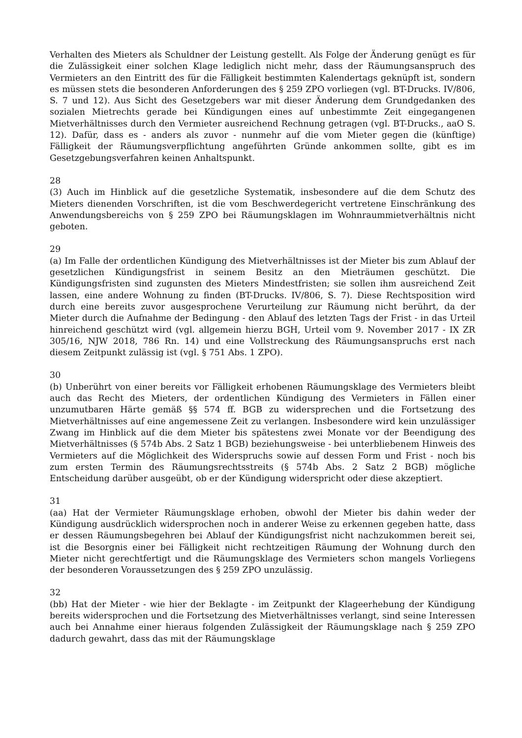Verhalten des Mieters als Schuldner der Leistung gestellt. Als Folge der Änderung genügt es für die Zulässigkeit einer solchen Klage lediglich nicht mehr, dass der Räumungsanspruch des Vermieters an den Eintritt des für die Fälligkeit bestimmten Kalendertags geknüpft ist, sondern es müssen stets die besonderen Anforderungen des § 259 ZPO vorliegen (vgl. BT-Drucks. IV/806, S. 7 und 12). Aus Sicht des Gesetzgebers war mit dieser Änderung dem Grundgedanken des sozialen Mietrechts gerade bei Kündigungen eines auf unbestimmte Zeit eingegangenen Mietverhältnisses durch den Vermieter ausreichend Rechnung getragen (vgl. BT-Drucks., aaO S. 12). Dafür, dass es - anders als zuvor - nunmehr auf die vom Mieter gegen die (künftige) Fälligkeit der Räumungsverpflichtung angeführten Gründe ankommen sollte, gibt es im Gesetzgebungsverfahren keinen Anhaltspunkt.
28
(3) Auch im Hinblick auf die gesetzliche Systematik, insbesondere auf die dem Schutz des Mieters dienenden Vorschriften, ist die vom Beschwerdegericht vertretene Einschränkung des Anwendungsbereichs von § 259 ZPO bei Räumungsklagen im Wohnraummietverhältnis nicht geboten.
29
(a) Im Falle der ordentlichen Kündigung des Mietverhältnisses ist der Mieter bis zum Ablauf der gesetzlichen Kündigungsfrist in seinem Besitz an den Mieträumen geschützt. Die Kündigungsfristen sind zugunsten des Mieters Mindestfristen; sie sollen ihm ausreichend Zeit lassen, eine andere Wohnung zu finden (BT-Drucks. IV/806, S. 7). Diese Rechtsposition wird durch eine bereits zuvor ausgesprochene Verurteilung zur Räumung nicht berührt, da der Mieter durch die Aufnahme der Bedingung - den Ablauf des letzten Tags der Frist - in das Urteil hinreichend geschützt wird (vgl. allgemein hierzu BGH, Urteil vom 9. November 2017 - IX ZR 305/16, NJW 2018, 786 Rn. 14) und eine Vollstreckung des Räumungsanspruchs erst nach diesem Zeitpunkt zulässig ist (vgl. § 751 Abs. 1 ZPO).
30
(b) Unberührt von einer bereits vor Fälligkeit erhobenen Räumungsklage des Vermieters bleibt auch das Recht des Mieters, der ordentlichen Kündigung des Vermieters in Fällen einer unzumutbaren Härte gemäß §§ 574 ff. BGB zu widersprechen und die Fortsetzung des Mietverhältnisses auf eine angemessene Zeit zu verlangen. Insbesondere wird kein unzulässiger Zwang im Hinblick auf die dem Mieter bis spätestens zwei Monate vor der Beendigung des Mietverhältnisses (§ 574b Abs. 2 Satz 1 BGB) beziehungsweise - bei unterbliebenem Hinweis des Vermieters auf die Möglichkeit des Widerspruchs sowie auf dessen Form und Frist - noch bis zum ersten Termin des Räumungsrechtsstreits (§ 574b Abs. 2 Satz 2 BGB) mögliche Entscheidung darüber ausgeübt, ob er der Kündigung widerspricht oder diese akzeptiert.
31
(aa) Hat der Vermieter Räumungsklage erhoben, obwohl der Mieter bis dahin weder der Kündigung ausdrücklich widersprochen noch in anderer Weise zu erkennen gegeben hatte, dass er dessen Räumungsbegehren bei Ablauf der Kündigungsfrist nicht nachzukommen bereit sei, ist die Besorgnis einer bei Fälligkeit nicht rechtzeitigen Räumung der Wohnung durch den Mieter nicht gerechtfertigt und die Räumungsklage des Vermieters schon mangels Vorliegens der besonderen Voraussetzungen des § 259 ZPO unzulässig.
32
(bb) Hat der Mieter - wie hier der Beklagte - im Zeitpunkt der Klageerhebung der Kündigung bereits widersprochen und die Fortsetzung des Mietverhältnisses verlangt, sind seine Interessen auch bei Annahme einer hieraus folgenden Zulässigkeit der Räumungsklage nach § 259 ZPO dadurch gewahrt, dass das mit der Räumungsklage